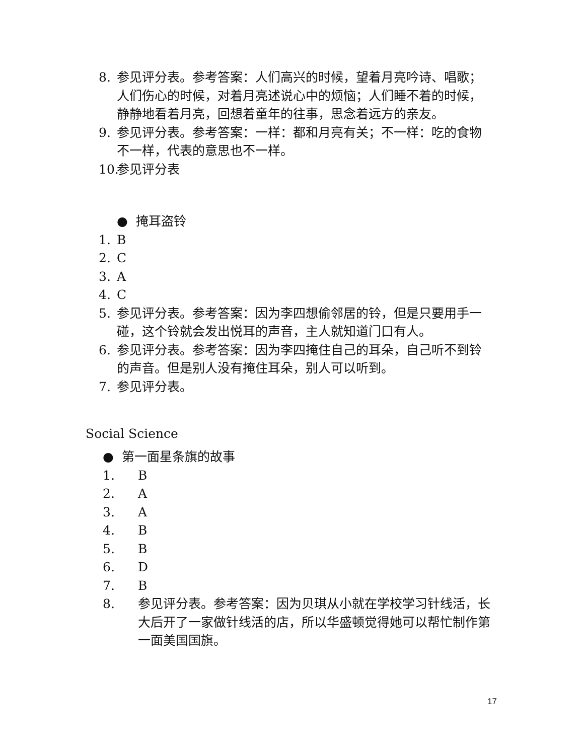8. 参见评分表。参考答案：人们高兴的时候，望着月亮吟诗、唱歌；人们伤心的时候，对着月亮述说心中的烦恼；人们睡不着的时候，静静地看着月亮，回想着童年的往事，思念着远方的亲友。
9. 参见评分表。参考答案：一样：都和月亮有关；不一样：吃的食物不一样，代表的意思也不一样。
10. 参见评分表
● 掩耳盗铃
1. B
2. C
3. A
4. C
5. 参见评分表。参考答案：因为李四想偷邻居的铃，但是只要用手一碰，这个铃就会发出悦耳的声音，主人就知道门口有人。
6. 参见评分表。参考答案：因为李四掩住自己的耳朵，自己听不到铃的声音。但是别人没有掩住耳朵，别人可以听到。
7. 参见评分表。
Social Science
● 第一面星条旗的故事
1. B
2. A
3. A
4. B
5. B
6. D
7. B
8. 参见评分表。参考答案：因为贝琪从小就在学校学习针线活，长大后开了一家做针线活的店，所以华盛顿觉得她可以帮忙制作第一面美国国旗。
17